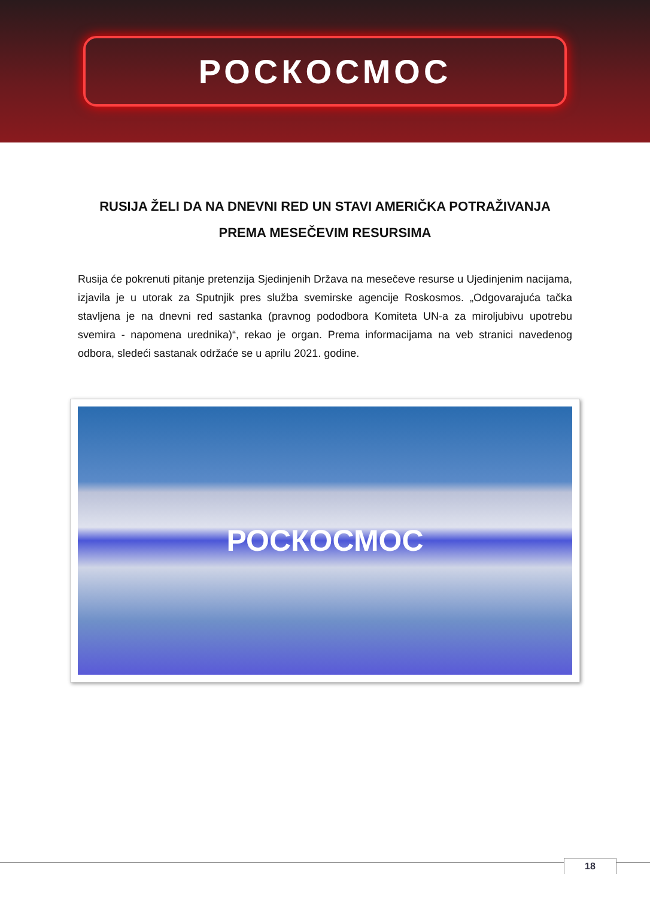РОСКОСМОС
RUSIJA ŽELI DA NA DNEVNI RED UN STAVI AMERIČKA POTRAŽIVANJA PREMA MESEČEVIM RESURSIMA
Rusija će pokrenuti pitanje pretenzija Sjedinjenih Država na mesečeve resurse u Ujedinjenim nacijama, izjavila je u utorak za Sputnjik pres služba svemirske agencije Roskosmos. „Odgovarajuća tačka stavljena je na dnevni red sastanka (pravnog pododbora Komiteta UN-a za miroljubivu upotrebu svemira - napomena urednika)“, rekao je organ. Prema informacijama na veb stranici navedenog odbora, sledeći sastanak održaće se u aprilu 2021. godine.
РОСКОСМОС
18